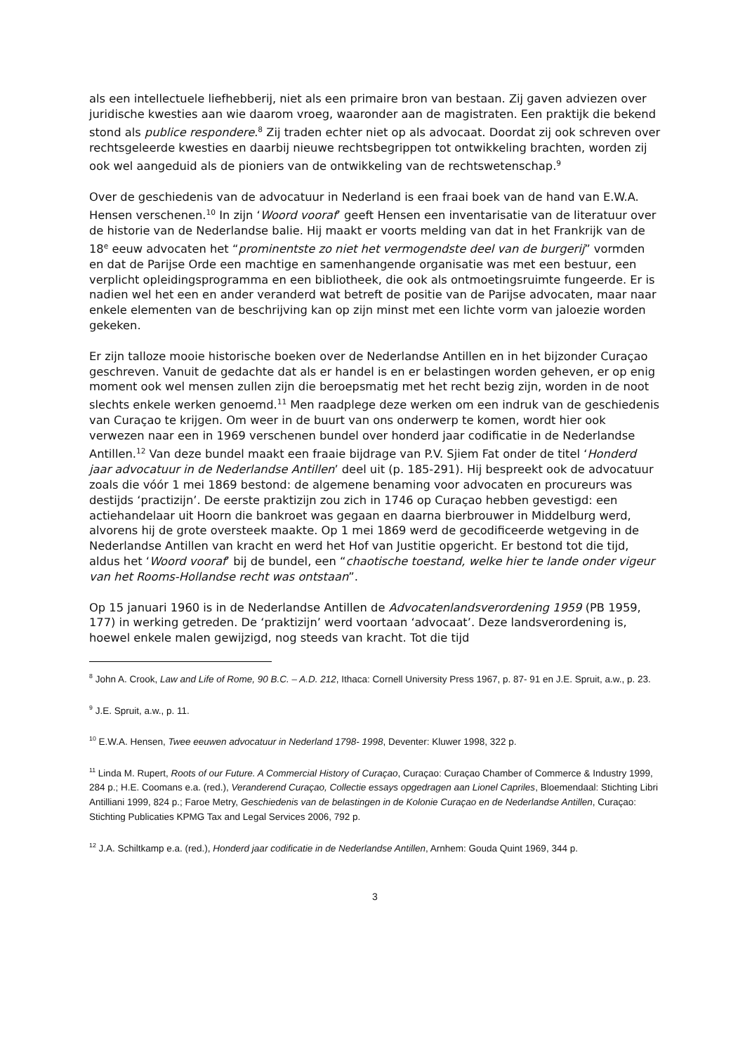als een intellectuele liefhebberij, niet als een primaire bron van bestaan. Zij gaven adviezen over juridische kwesties aan wie daarom vroeg, waaronder aan de magistraten. Een praktijk die bekend stond als publice respondere.<sup>8</sup> Zij traden echter niet op als advocaat. Doordat zij ook schreven over rechtsgeleerde kwesties en daarbij nieuwe rechtsbegrippen tot ontwikkeling brachten, worden zij ook wel aangeduid als de pioniers van de ontwikkeling van de rechtswetenschap.<sup>9</sup>
Over de geschiedenis van de advocatuur in Nederland is een fraai boek van de hand van E.W.A. Hensen verschenen.<sup>10</sup> In zijn ‘Woord vooraf’ geeft Hensen een inventarisatie van de literatuur over de historie van de Nederlandse balie. Hij maakt er voorts melding van dat in het Frankrijk van de 18<sup>e</sup> eeuw advocaten het “prominentste zo niet het vermogendste deel van de burgerij” vormden en dat de Parijse Orde een machtige en samenhangende organisatie was met een bestuur, een verplicht opleidingsprogramma en een bibliotheek, die ook als ontmoetingsruimte fungeerde. Er is nadien wel het een en ander veranderd wat betreft de positie van de Parijse advocaten, maar naar enkele elementen van de beschrijving kan op zijn minst met een lichte vorm van jaloezie worden gekeken.
Er zijn talloze mooie historische boeken over de Nederlandse Antillen en in het bijzonder Curaçao geschreven. Vanuit de gedachte dat als er handel is en er belastingen worden geheven, er op enig moment ook wel mensen zullen zijn die beroepsmatig met het recht bezig zijn, worden in de noot slechts enkele werken genoemd.<sup>11</sup> Men raadplege deze werken om een indruk van de geschiedenis van Curaçao te krijgen. Om weer in de buurt van ons onderwerp te komen, wordt hier ook verwezen naar een in 1969 verschenen bundel over honderd jaar codificatie in de Nederlandse Antillen.<sup>12</sup> Van deze bundel maakt een fraaie bijdrage van P.V. Sjiem Fat onder de titel ‘Honderd jaar advocatuur in de Nederlandse Antillen’ deel uit (p. 185-291). Hij bespreekt ook de advocatuur zoals die vóór 1 mei 1869 bestond: de algemene benaming voor advocaten en procureurs was destijds ‘practizijn’. De eerste praktizijn zou zich in 1746 op Curaçao hebben gevestigd: een actiehandelaar uit Hoorn die bankroet was gegaan en daarna bierbrouwer in Middelburg werd, alvorens hij de grote oversteek maakte. Op 1 mei 1869 werd de gecodificeerde wetgeving in de Nederlandse Antillen van kracht en werd het Hof van Justitie opgericht. Er bestond tot die tijd, aldus het ‘Woord vooraf’ bij de bundel, een “chaotische toestand, welke hier te lande onder vigeur van het Rooms-Hollandse recht was ontstaan”.
Op 15 januari 1960 is in de Nederlandse Antillen de Advocatenlandsverordening 1959 (PB 1959, 177) in werking getreden. De ‘praktizijn’ werd voortaan ‘advocaat’. Deze landsverordening is, hoewel enkele malen gewijzigd, nog steeds van kracht. Tot die tijd
<sup>8</sup> John A. Crook, Law and Life of Rome, 90 B.C. – A.D. 212, Ithaca: Cornell University Press 1967, p. 87- 91 en J.E. Spruit, a.w., p. 23.
<sup>9</sup> J.E. Spruit, a.w., p. 11.
<sup>10</sup> E.W.A. Hensen, Twee eeuwen advocatuur in Nederland 1798- 1998, Deventer: Kluwer 1998, 322 p.
<sup>11</sup> Linda M. Rupert, Roots of our Future. A Commercial History of Curaçao, Curaçao: Curaçao Chamber of Commerce & Industry 1999, 284 p.; H.E. Coomans e.a. (red.), Veranderend Curaçao, Collectie essays opgedragen aan Lionel Capriles, Bloemendaal: Stichting Libri Antilliani 1999, 824 p.; Faroe Metry, Geschiedenis van de belastingen in de Kolonie Curaçao en de Nederlandse Antillen, Curaçao: Stichting Publicaties KPMG Tax and Legal Services 2006, 792 p.
<sup>12</sup> J.A. Schiltkamp e.a. (red.), Honderd jaar codificatie in de Nederlandse Antillen, Arnhem: Gouda Quint 1969, 344 p.
3